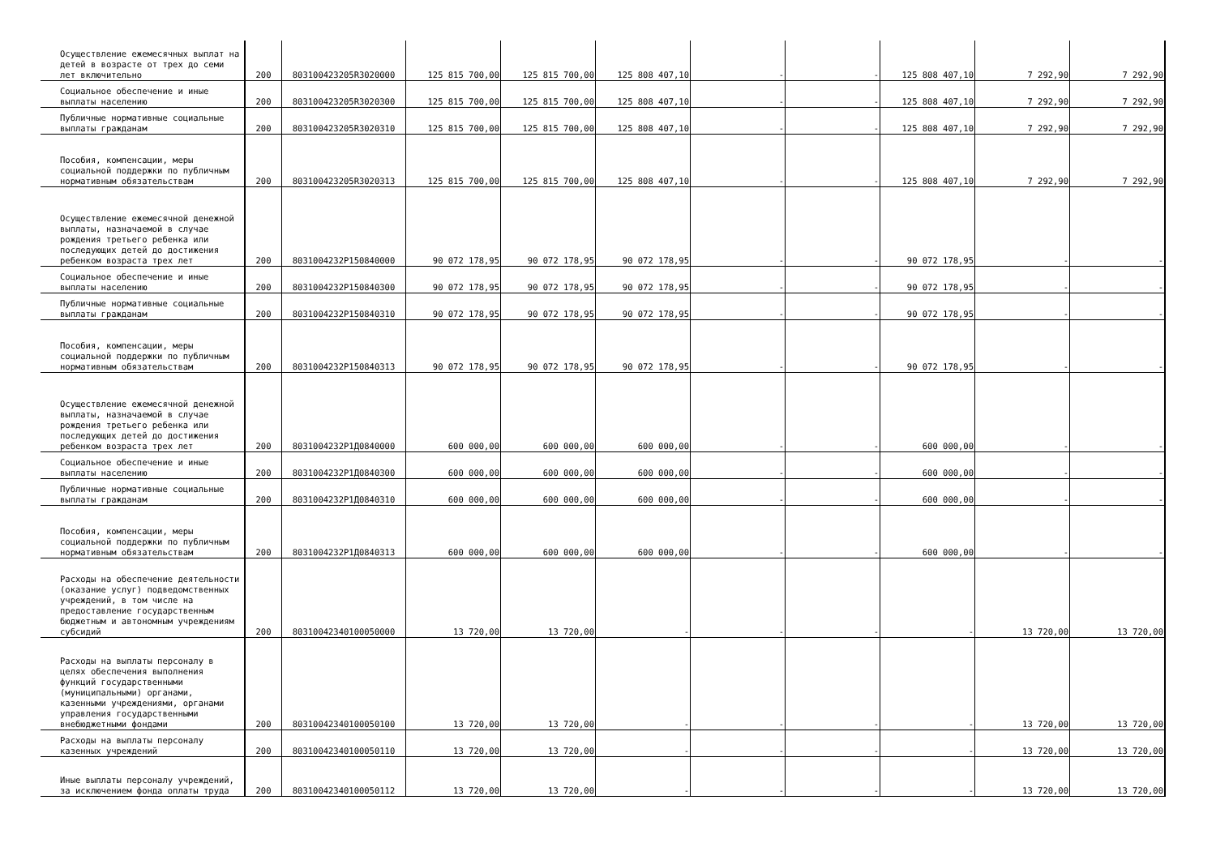| Осуществление ежемесячных выплат на детей в возрасте от трех до семи лет включительно | 200 | 803100423205R3020000 | 125 815 700,00 | 125 815 700,00 | 125 808 407,10 | - | - | 125 808 407,10 | 7 292,90 | 7 292,90 |
| Социальное обеспечение и иные выплаты населению | 200 | 803100423205R3020300 | 125 815 700,00 | 125 815 700,00 | 125 808 407,10 | - | - | 125 808 407,10 | 7 292,90 | 7 292,90 |
| Публичные нормативные социальные выплаты гражданам | 200 | 803100423205R3020310 | 125 815 700,00 | 125 815 700,00 | 125 808 407,10 | - | - | 125 808 407,10 | 7 292,90 | 7 292,90 |
| Пособия, компенсации, меры социальной поддержки по публичным нормативным обязательствам | 200 | 803100423205R3020313 | 125 815 700,00 | 125 815 700,00 | 125 808 407,10 | - | - | 125 808 407,10 | 7 292,90 | 7 292,90 |
| Осуществление ежемесячной денежной выплаты, назначаемой в случае рождения третьего ребенка или последующих детей до достижения ребенком возраста трех лет | 200 | 8031004232P150840000 | 90 072 178,95 | 90 072 178,95 | 90 072 178,95 | - | - | 90 072 178,95 | - | - |
| Социальное обеспечение и иные выплаты населению | 200 | 8031004232P150840300 | 90 072 178,95 | 90 072 178,95 | 90 072 178,95 | - | - | 90 072 178,95 | - | - |
| Публичные нормативные социальные выплаты гражданам | 200 | 8031004232P150840310 | 90 072 178,95 | 90 072 178,95 | 90 072 178,95 | - | - | 90 072 178,95 | - | - |
| Пособия, компенсации, меры социальной поддержки по публичным нормативным обязательствам | 200 | 8031004232P150840313 | 90 072 178,95 | 90 072 178,95 | 90 072 178,95 | - | - | 90 072 178,95 | - | - |
| Осуществление ежемесячной денежной выплаты, назначаемой в случае рождения третьего ребенка или последующих детей до достижения ребенком возраста трех лет | 200 | 8031004232P1Д0840000 | 600 000,00 | 600 000,00 | 600 000,00 | - | - | 600 000,00 | - | - |
| Социальное обеспечение и иные выплаты населению | 200 | 8031004232P1Д0840300 | 600 000,00 | 600 000,00 | 600 000,00 | - | - | 600 000,00 | - | - |
| Публичные нормативные социальные выплаты гражданам | 200 | 8031004232P1Д0840310 | 600 000,00 | 600 000,00 | 600 000,00 | - | - | 600 000,00 | - | - |
| Пособия, компенсации, меры социальной поддержки по публичным нормативным обязательствам | 200 | 8031004232P1Д0840313 | 600 000,00 | 600 000,00 | 600 000,00 | - | - | 600 000,00 | - | - |
| Расходы на обеспечение деятельности (оказание услуг) подведомственных учреждений, в том числе на предоставление государственным бюджетным и автономным учреждениям субсидий | 200 | 80310042340100050000 | 13 720,00 | 13 720,00 | - | - | - | - | 13 720,00 | 13 720,00 |
| Расходы на выплаты персоналу в целях обеспечения выполнения функций государственными (муниципальными) органами, казенными учреждениями, органами управления государственными внебюджетными фондами | 200 | 80310042340100050100 | 13 720,00 | 13 720,00 | - | - | - | - | 13 720,00 | 13 720,00 |
| Расходы на выплаты персоналу казенных учреждений | 200 | 80310042340100050110 | 13 720,00 | 13 720,00 | - | - | - | - | 13 720,00 | 13 720,00 |
| Иные выплаты персоналу учреждений, за исключением фонда оплаты труда | 200 | 80310042340100050112 | 13 720,00 | 13 720,00 | - | - | - | - | 13 720,00 | 13 720,00 |